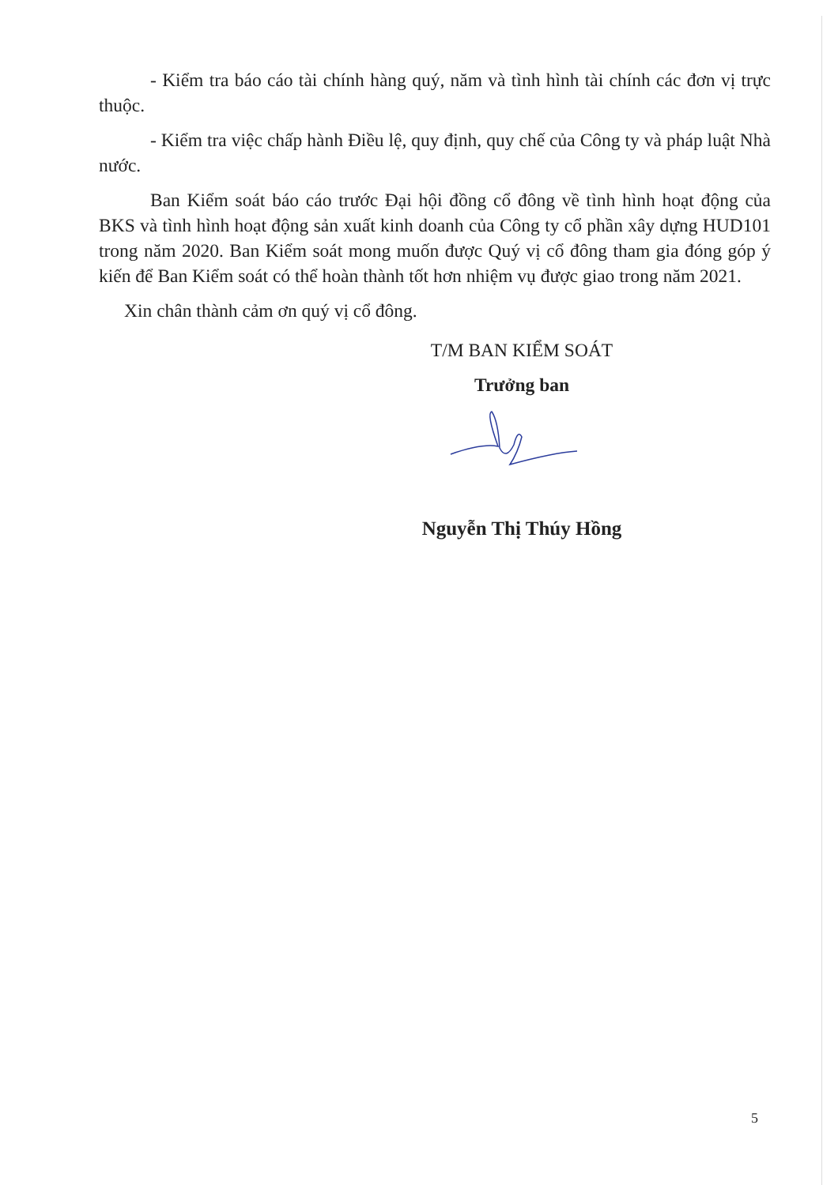- Kiểm tra báo cáo tài chính hàng quý, năm và tình hình tài chính các đơn vị trực thuộc.
- Kiểm tra việc chấp hành Điều lệ, quy định, quy chế của Công ty và pháp luật Nhà nước.
Ban Kiểm soát báo cáo trước Đại hội đồng cổ đông về tình hình hoạt động của BKS và tình hình hoạt động sản xuất kinh doanh của Công ty cổ phần xây dựng HUD101 trong năm 2020. Ban Kiểm soát mong muốn được Quý vị cổ đông tham gia đóng góp ý kiến để Ban Kiểm soát có thể hoàn thành tốt hơn nhiệm vụ được giao trong năm 2021.
Xin chân thành cảm ơn quý vị cổ đông.
T/M BAN KIỂM SOÁT
Trưởng ban
Nguyễn Thị Thúy Hồng
5